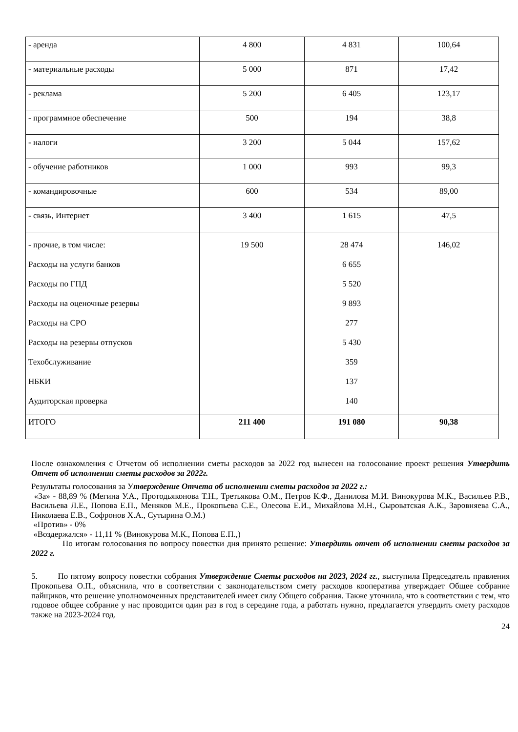| - аренда | 4 800 | 4 831 | 100,64 |
| - материальные расходы | 5 000 | 871 | 17,42 |
| - реклама | 5 200 | 6 405 | 123,17 |
| - программное обеспечение | 500 | 194 | 38,8 |
| - налоги | 3 200 | 5 044 | 157,62 |
| - обучение работников | 1 000 | 993 | 99,3 |
| - командировочные | 600 | 534 | 89,00 |
| - связь, Интернет | 3 400 | 1 615 | 47,5 |
| - прочие, в том числе: Расходы на услуги банков Расходы по ГПД Расходы на оценочные резервы Расходы на СРО Расходы на резервы отпусков Техобслуживание НБКИ Аудиторская проверка | 19 500 | 28 474 6 655 5 520 9 893 277 5 430 359 137 140 | 146,02 |
| ИТОГО | 211 400 | 191 080 | 90,38 |
После ознакомления с Отчетом об исполнении сметы расходов за 2022 год вынесен на голосование проект решения Утвердить Отчет об исполнении сметы расходов за 2022г.
Результаты голосования за Утверждение Отчета об исполнении сметы расходов за 2022 г.:
«За» - 88,89 % (Мегина У.А., Протодьяконова Т.Н., Третьякова О.М., Петров К.Ф., Данилова М.И. Винокурова М.К., Васильев Р.В., Васильева Л.Е., Попова Е.П., Меняков М.Е., Прокопьева С.Е., Олесова Е.И., Михайлова М.Н., Сыроватская А.К., Заровняева С.А., Николаева Е.В., Софронов Х.А., Сутырина О.М.)
«Против» - 0%
«Воздержался» - 11,11 % (Винокурова М.К., Попова Е.П.,)
По итогам голосования по вопросу повестки дня принято решение: Утвердить отчет об исполнении сметы расходов за 2022 г.
5. По пятому вопросу повестки собрания Утверждение Сметы расходов на 2023, 2024 гг., выступила Председатель правления Прокопьева О.П., объяснила, что в соответствии с законодательством смету расходов кооператива утверждает Общее собрание пайщиков, что решение уполномоченных представителей имеет силу Общего собрания. Также уточнила, что в соответствии с тем, что годовое общее собрание у нас проводится один раз в год в середине года, а работать нужно, предлагается утвердить смету расходов также на 2023-2024 год.
24